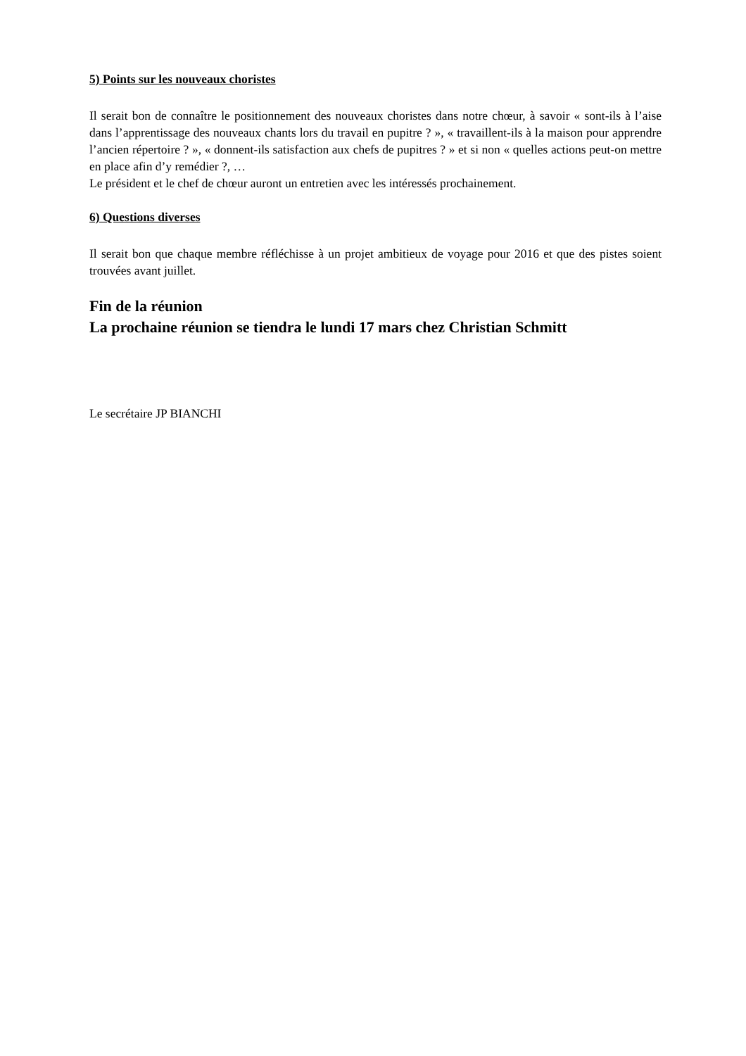5) Points sur les nouveaux choristes
Il serait bon de connaître le positionnement des nouveaux choristes dans notre chœur, à savoir « sont-ils à l’aise dans l’apprentissage des nouveaux chants lors du travail en pupitre ? », « travaillent-ils à la maison pour apprendre l’ancien répertoire ? », « donnent-ils satisfaction aux chefs de pupitres ? » et si non « quelles actions peut-on mettre en place afin d’y remédier ?, …
Le président et le chef de chœur auront un entretien avec les intéressés prochainement.
6) Questions diverses
Il serait bon que chaque membre réfléchisse à un projet ambitieux de voyage pour 2016 et que des pistes soient trouvées avant juillet.
Fin de la réunion
La prochaine réunion se tiendra le lundi 17 mars chez Christian Schmitt
Le secrétaire JP BIANCHI